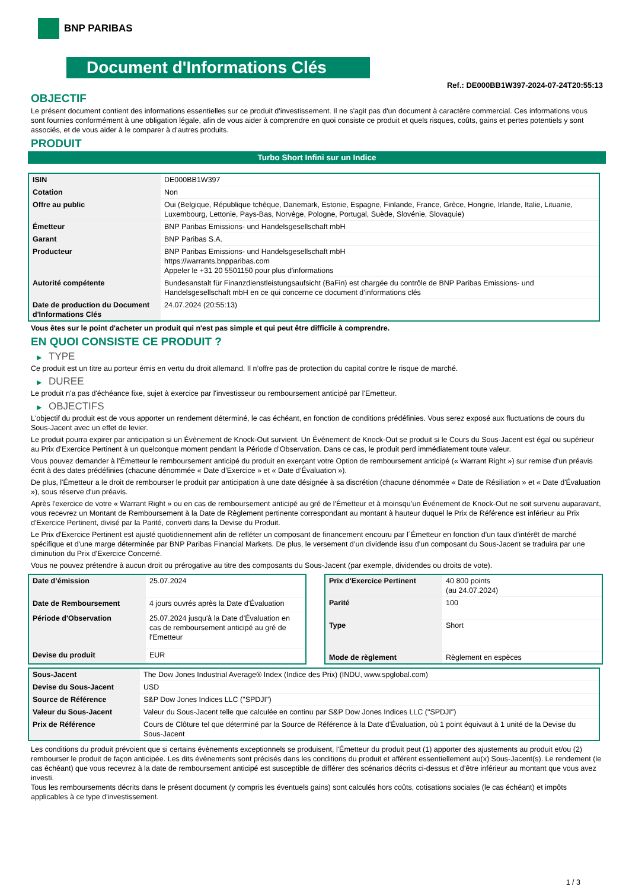BNP PARIBAS
Document d'Informations Clés
Ref.: DE000BB1W397-2024-07-24T20:55:13
OBJECTIF
Le présent document contient des informations essentielles sur ce produit d'investissement. Il ne s'agit pas d'un document à caractère commercial. Ces informations vous sont fournies conformément à une obligation légale, afin de vous aider à comprendre en quoi consiste ce produit et quels risques, coûts, gains et pertes potentiels y sont associés, et de vous aider à le comparer à d'autres produits.
PRODUIT
Turbo Short Infini sur un Indice
| ISIN | DE000BB1W397 |
| Cotation | Non |
| Offre au public | Oui (Belgique, République tchèque, Danemark, Estonie, Espagne, Finlande, France, Grèce, Hongrie, Irlande, Italie, Lituanie, Luxembourg, Lettonie, Pays-Bas, Norvège, Pologne, Portugal, Suède, Slovénie, Slovaquie) |
| Émetteur | BNP Paribas Emissions- und Handelsgesellschaft mbH |
| Garant | BNP Paribas S.A. |
| Producteur | BNP Paribas Emissions- und Handelsgesellschaft mbH https://warrants.bnpparibas.com Appeler le +31 20 5501150 pour plus d'informations |
| Autorité compétente | Bundesanstalt für Finanzdienstleistungsaufsicht (BaFin) est chargée du contrôle de BNP Paribas Emissions- und Handelsgesellschaft mbH en ce qui concerne ce document d’informations clés |
| Date de production du Document d'Informations Clés | 24.07.2024 (20:55:13) |
Vous êtes sur le point d'acheter un produit qui n'est pas simple et qui peut être difficile à comprendre.
EN QUOI CONSISTE CE PRODUIT ?
▶ TYPE
Ce produit est un titre au porteur émis en vertu du droit allemand. Il n’offre pas de protection du capital contre le risque de marché.
▶ DUREE
Le produit n'a pas d'échéance fixe, sujet à exercice par l'investisseur ou remboursement anticipé par l'Emetteur.
▶ OBJECTIFS
L'objectif du produit est de vous apporter un rendement déterminé, le cas échéant, en fonction de conditions prédéfinies. Vous serez exposé aux fluctuations de cours du Sous-Jacent avec un effet de levier.
Le produit pourra expirer par anticipation si un Évènement de Knock-Out survient. Un Événement de Knock-Out se produit si le Cours du Sous-Jacent est égal ou supérieur au Prix d’Exercice Pertinent à un quelconque moment pendant la Période d’Observation. Dans ce cas, le produit perd immédiatement toute valeur.
Vous pouvez demander à l'Émetteur le remboursement anticipé du produit en exerçant votre Option de remboursement anticipé (« Warrant Right ») sur remise d'un préavis écrit à des dates prédéfinies (chacune dénommée « Date d’Exercice » et « Date d’Évaluation »).
De plus, l'Émetteur a le droit de rembourser le produit par anticipation à une date désignée à sa discrétion (chacune dénommée « Date de Résiliation » et « Date d'Évaluation »), sous réserve d'un préavis.
Après l'exercice de votre « Warrant Right » ou en cas de remboursement anticipé au gré de l'Émetteur et à moinsqu’un Événement de Knock-Out ne soit survenu auparavant, vous recevrez un Montant de Remboursement à la Date de Règlement pertinente correspondant au montant à hauteur duquel le Prix de Référence est inférieur au Prix d'Exercice Pertinent, divisé par la Parité, converti dans la Devise du Produit.
Le Prix d'Exercice Pertinent est ajusté quotidiennement afin de refléter un composant de financement encouru par l´Émetteur en fonction d'un taux d’intérêt de marché spécifique et d'une marge déterminée par BNP Paribas Financial Markets. De plus, le versement d’un dividende issu d’un composant du Sous-Jacent se traduira par une diminution du Prix d'Exercice Concerné.
Vous ne pouvez prétendre à aucun droit ou prérogative au titre des composants du Sous-Jacent (par exemple, dividendes ou droits de vote).
| Date d’émission | 25.07.2024 |
| Date de Remboursement | 4 jours ouvrés après la Date d'Évaluation |
| Période d'Observation | 25.07.2024 jusqu'à la Date d'Évaluation en cas de remboursement anticipé au gré de l'Emetteur |
| Devise du produit | EUR |
| Prix d'Exercice Pertinent | 40 800 points (au 24.07.2024) |
| Parité | 100 |
| Type | Short |
| Mode de règlement | Règlement en espèces |
| Sous-Jacent | The Dow Jones Industrial Average® Index (Indice des Prix) (INDU, www.spglobal.com) |
| Devise du Sous-Jacent | USD |
| Source de Référence | S&P Dow Jones Indices LLC ("SPDJI") |
| Valeur du Sous-Jacent | Valeur du Sous-Jacent telle que calculée en continu par S&P Dow Jones Indices LLC ("SPDJI") |
| Prix de Référence | Cours de Clôture tel que déterminé par la Source de Référence à la Date d'Évaluation, où 1 point équivaut à 1 unité de la Devise du Sous-Jacent |
Les conditions du produit prévoient que si certains évènements exceptionnels se produisent, l'Émetteur du produit peut (1) apporter des ajustements au produit et/ou (2) rembourser le produit de façon anticipée. Les dits évènements sont précisés dans les conditions du produit et afférent essentiellement au(x) Sous-Jacent(s). Le rendement (le cas échéant) que vous recevrez à la date de remboursement anticipé est susceptible de différer des scénarios décrits ci-dessus et d’être inférieur au montant que vous avez investi.
Tous les remboursements décrits dans le présent document (y compris les éventuels gains) sont calculés hors coûts, cotisations sociales (le cas échéant) et impôts applicables à ce type d'investissement.
1 / 3